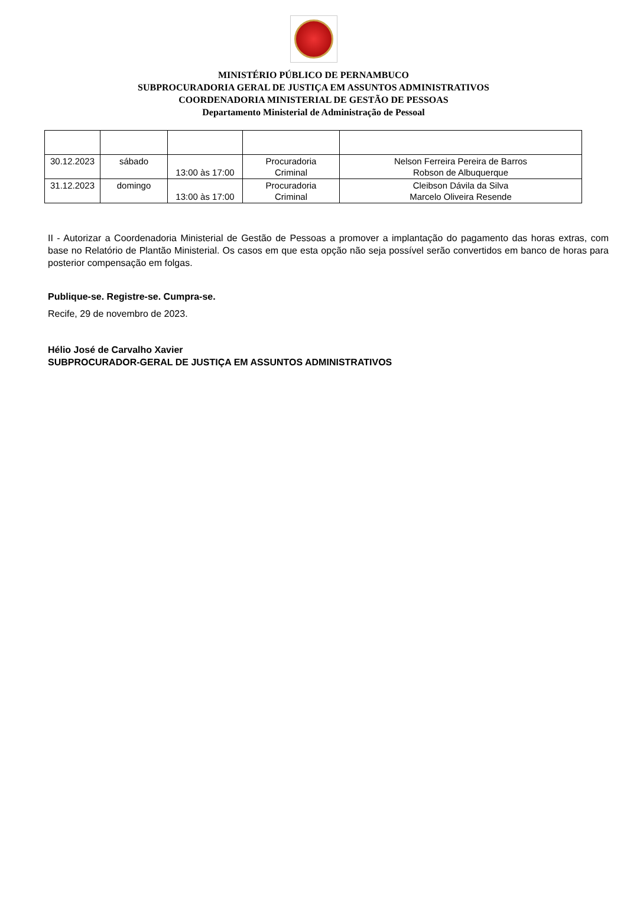MINISTÉRIO PÚBLICO DE PERNAMBUCO
SUBPROCURADORIA GERAL DE JUSTIÇA EM ASSUNTOS ADMINISTRATIVOS
COORDENADORIA MINISTERIAL DE GESTÃO DE PESSOAS
Departamento Ministerial de Administração de Pessoal
| 30.12.2023 | sábado | 13:00 às 17:00 | Procuradoria Criminal | Nelson Ferreira Pereira de Barros Robson de Albuquerque |
| 31.12.2023 | domingo | 13:00 às 17:00 | Procuradoria Criminal | Cleibson Dávila da Silva Marcelo Oliveira Resende |
II - Autorizar a Coordenadoria Ministerial de Gestão de Pessoas a promover a implantação do pagamento das horas extras, com base no Relatório de Plantão Ministerial. Os casos em que esta opção não seja possível serão convertidos em banco de horas para posterior compensação em folgas.
Publique-se. Registre-se. Cumpra-se.
Recife, 29 de novembro de 2023.
Hélio José de Carvalho Xavier
SUBPROCURADOR-GERAL DE JUSTIÇA EM ASSUNTOS ADMINISTRATIVOS